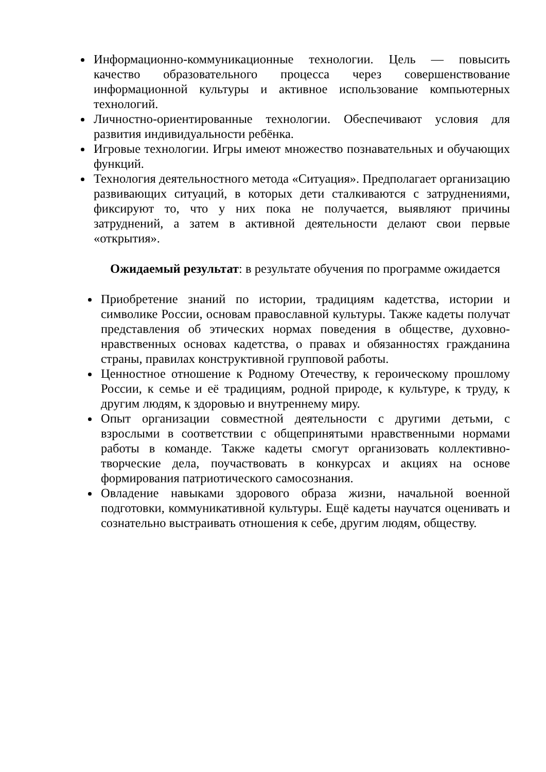Информационно-коммуникационные технологии. Цель — повысить качество образовательного процесса через совершенствование информационной культуры и активное использование компьютерных технологий.
Личностно-ориентированные технологии. Обеспечивают условия для развития индивидуальности ребёнка.
Игровые технологии. Игры имеют множество познавательных и обучающих функций.
Технология деятельностного метода «Ситуация». Предполагает организацию развивающих ситуаций, в которых дети сталкиваются с затруднениями, фиксируют то, что у них пока не получается, выявляют причины затруднений, а затем в активной деятельности делают свои первые «открытия».
Ожидаемый результат: в результате обучения по программе ожидается
Приобретение знаний по истории, традициям кадетства, истории и символике России, основам православной культуры. Также кадеты получат представления об этических нормах поведения в обществе, духовно-нравственных основах кадетства, о правах и обязанностях гражданина страны, правилах конструктивной групповой работы.
Ценностное отношение к Родному Отечеству, к героическому прошлому России, к семье и её традициям, родной природе, к культуре, к труду, к другим людям, к здоровью и внутреннему миру.
Опыт организации совместной деятельности с другими детьми, с взрослыми в соответствии с общепринятыми нравственными нормами работы в команде. Также кадеты смогут организовать коллективно-творческие дела, поучаствовать в конкурсах и акциях на основе формирования патриотического самосознания.
Овладение навыками здорового образа жизни, начальной военной подготовки, коммуникативной культуры. Ещё кадеты научатся оценивать и сознательно выстраивать отношения к себе, другим людям, обществу.